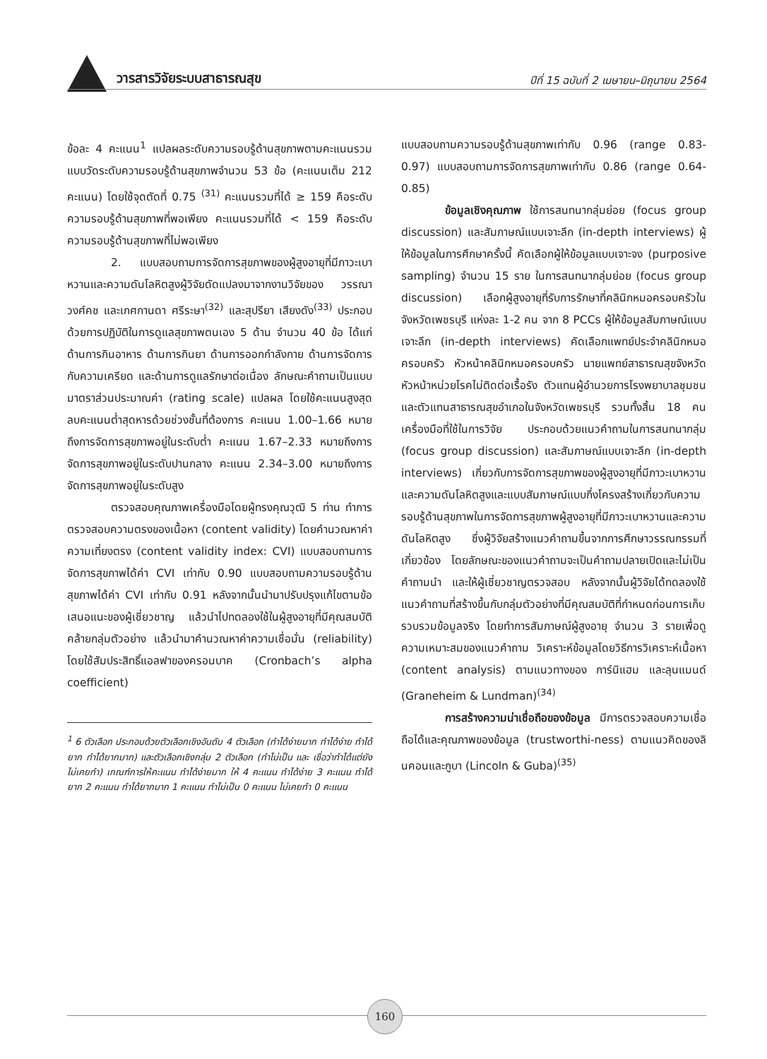วารสารวิจัยระบบสาธารณสุข ปีที่ 15 ฉบับที่ 2 เมษายน–มิถุนายน 2564
ข้อละ 4 คะแนน<sup>1</sup> แปลผลระดับความรอบรู้ด้านสุขภาพตามคะแนนรวม แบบวัดระดับความรอบรู้ด้านสุขภาพจำนวน 53 ข้อ (คะแนนเต็ม 212 คะแนน) โดยใช้จุดตัดที่ 0.75 <sup>(31)</sup> คะแนนรวมที่ได้ ≥ 159 คือระดับความรอบรู้ด้านสุขภาพที่พอเพียง คะแนนรวมที่ได้ < 159 คือระดับความรอบรู้ด้านสุขภาพที่ไม่พอเพียง
2. แบบสอบถามการจัดการสุขภาพของผู้สูงอายุที่มีภาวะเบาหวานและความดันโลหิตสูงผู้วิจัยดัดแปลงมาจากงานวิจัยของ วรรณา วงศ์คช และเกศกานดา ศรีระษา<sup>(32)</sup> และสุปรียา เสียงดัง<sup>(33)</sup> ประกอบด้วยการปฏิบัติในการดูแลสุขภาพตนเอง 5 ด้าน จำนวน 40 ข้อ ได้แก่ ด้านการกินอาหาร ด้านการกินยา ด้านการออกกำลังกาย ด้านการจัดการกับความเครียด และด้านการดูแลรักษาต่อเนื่อง ลักษณะคำถามเป็นแบบมาตราส่วนประมาณค่า (rating scale) แปลผล โดยใช้คะแนนสูงสุดลบคะแนนต่ำสุดหารด้วยช่วงชั้นที่ต้องการ คะแนน 1.00–1.66 หมายถึงการจัดการสุขภาพอยู่ในระดับต่ำ คะแนน 1.67–2.33 หมายถึงการจัดการสุขภาพอยู่ในระดับปานกลาง คะแนน 2.34–3.00 หมายถึงการจัดการสุขภาพอยู่ในระดับสูง
ตรวจสอบคุณภาพเครื่องมือโดยผู้ทรงคุณวุฒิ 5 ท่าน ทำการตรวจสอบความตรงของเนื้อหา (content validity) โดยคำนวณหาค่าความเที่ยงตรง (content validity index: CVI) แบบสอบถามการจัดการสุขภาพได้ค่า CVI เท่ากับ 0.90 แบบสอบถามความรอบรู้ด้านสุขภาพได้ค่า CVI เท่ากับ 0.91 หลังจากนั้นนำมาปรับปรุงแก้ไขตามข้อเสนอแนะของผู้เชี่ยวชาญ แล้วนำไปทดลองใช้ในผู้สูงอายุที่มีคุณสมบัติคล้ายกลุ่มตัวอย่าง แล้วนำมาคำนวณหาค่าความเชื่อมั่น (reliability) โดยใช้สัมประสิทธิ์แอลฟาของครอนบาค (Cronbach’s alpha coefficient)
<sup>1</sup> 6 ตัวเลือก ประกอบด้วยตัวเลือกเชิงอันดับ 4 ตัวเลือก (ทำได้ง่ายมาก ทำได้ง่าย ทำได้ยาก ทำได้ยากมาก) และตัวเลือกเชิงกลุ่ม 2 ตัวเลือก (ทำไม่เป็น และ เชื่อว่าทำได้แต่ยังไม่เคยทำ) เกณฑ์การให้คะแนน ทำได้ง่ายมาก ให้ 4 คะแนน ทำได้ง่าย 3 คะแนน ทำได้ยาก 2 คะแนน ทำได้ยากมาก 1 คะแนน ทำไม่เป็น 0 คะแนน ไม่เคยทำ 0 คะแนน
แบบสอบถามความรอบรู้ด้านสุขภาพเท่ากับ 0.96 (range 0.83-0.97) แบบสอบถามการจัดการสุขภาพเท่ากับ 0.86 (range 0.64-0.85)
ข้อมูลเชิงคุณภาพ ใช้การสนทนากลุ่มย่อย (focus group discussion) และสัมภาษณ์แบบเจาะลึก (in-depth interviews) ผู้ให้ข้อมูลในการศึกษาครั้งนี้ คัดเลือกผู้ให้ข้อมูลแบบเจาะจง (purposive sampling) จำนวน 15 ราย ในการสนทนากลุ่มย่อย (focus group discussion) เลือกผู้สูงอายุที่รับการรักษาที่คลินิกหมอครอบครัวในจังหวัดเพชรบุรี แห่งละ 1-2 คน จาก 8 PCCs ผู้ให้ข้อมูลสัมภาษณ์แบบเจาะลึก (in-depth interviews) คัดเลือกแพทย์ประจำคลินิกหมอครอบครัว หัวหน้าคลินิกหมอครอบครัว นายแพทย์สาธารณสุขจังหวัด หัวหน้าหน่วยโรคไม่ติดต่อเรื้อรัง ตัวแทนผู้อำนวยการโรงพยาบาลชุมชน และตัวแทนสาธารณสุขอำเภอในจังหวัดเพชรบุรี รวมทั้งสิ้น 18 คน เครื่องมือที่ใช้ในการวิจัย ประกอบด้วยแนวคำถามในการสนทนากลุ่ม (focus group discussion) และสัมภาษณ์แบบเจาะลึก (in-depth interviews) เกี่ยวกับการจัดการสุขภาพของผู้สูงอายุที่มีภาวะเบาหวานและความดันโลหิตสูงและแบบสัมภาษณ์แบบกึ่งโครงสร้างเกี่ยวกับความรอบรู้ด้านสุขภาพในการจัดการสุขภาพผู้สูงอายุที่มีภาวะเบาหวานและความดันโลหิตสูง ซึ่งผู้วิจัยสร้างแนวคำถามขึ้นจากการศึกษาวรรณกรรมที่เกี่ยวข้อง โดยลักษณะของแนวคำถามจะเป็นคำถามปลายเปิดและไม่เป็นคำถามนำ และให้ผู้เชี่ยวชาญตรวจสอบ หลังจากนั้นผู้วิจัยได้ทดลองใช้แนวคำถามที่สร้างขึ้นกับกลุ่มตัวอย่างที่มีคุณสมบัติที่กำหนดก่อนการเก็บรวบรวมข้อมูลจริง โดยทำการสัมภาษณ์ผู้สูงอายุ จำนวน 3 รายเพื่อดูความเหมาะสมของแนวคำถาม วิเคราะห์ข้อมูลโดยวิธีการวิเคราะห์เนื้อหา (content analysis) ตามแนวทางของ การ์นิแฮม และลุนแมนด์ (Graneheim & Lundman)<sup>(34)</sup>
การสร้างความน่าเชื่อถือของข้อมูล มีการตรวจสอบความเชื่อถือได้และคุณภาพของข้อมูล (trustworthi-ness) ตามแนวคิดของลินคอนและกูบา (Lincoln & Guba)<sup>(35)</sup>
160